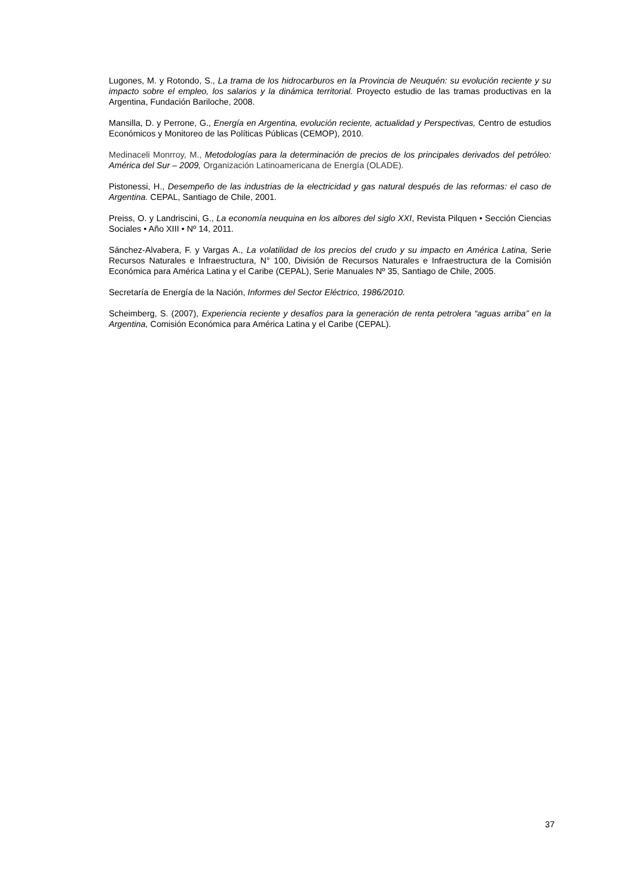Lugones, M. y Rotondo, S., La trama de los hidrocarburos en la Provincia de Neuquén: su evolución reciente y su impacto sobre el empleo, los salarios y la dinámica territorial. Proyecto estudio de las tramas productivas en la Argentina, Fundación Bariloche, 2008.
Mansilla, D. y Perrone, G., Energía en Argentina, evolución reciente, actualidad y Perspectivas, Centro de estudios Económicos y Monitoreo de las Políticas Públicas (CEMOP), 2010.
Medinaceli Monrroy, M., Metodologías para la determinación de precios de los principales derivados del petróleo: América del Sur – 2009, Organización Latinoamericana de Energía (OLADE).
Pistonessi, H., Desempeño de las industrias de la electricidad y gas natural después de las reformas: el caso de Argentina. CEPAL, Santiago de Chile, 2001.
Preiss, O. y Landriscini, G., La economía neuquina en los albores del siglo XXI, Revista Pilquen • Sección Ciencias Sociales • Año XIII • Nº 14, 2011.
Sánchez-Alvabera, F. y Vargas A., La volatilidad de los precios del crudo y su impacto en América Latina, Serie Recursos Naturales e Infraestructura, N° 100, División de Recursos Naturales e Infraestructura de la Comisión Económica para América Latina y el Caribe (CEPAL), Serie Manuales Nº 35, Santiago de Chile, 2005.
Secretaría de Energía de la Nación, Informes del Sector Eléctrico, 1986/2010.
Scheimberg, S. (2007), Experiencia reciente y desafíos para la generación de renta petrolera “aguas arriba” en la Argentina, Comisión Económica para América Latina y el Caribe (CEPAL).
37